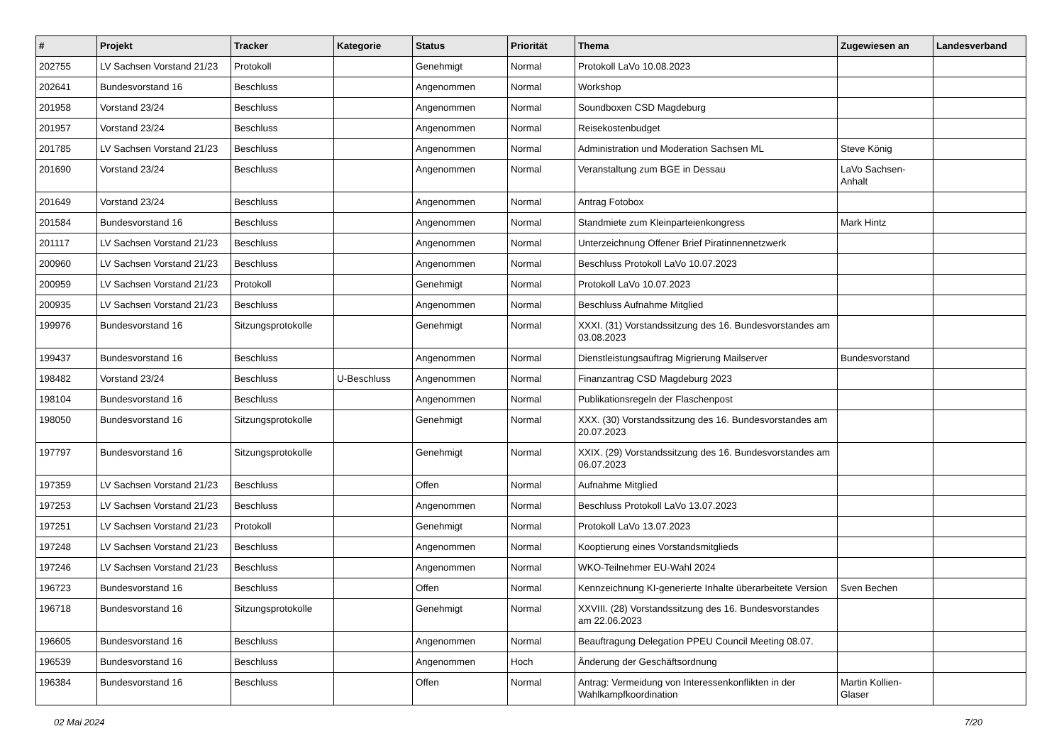| # | Projekt | Tracker | Kategorie | Status | Priorität | Thema | Zugewiesen an | Landesverband |
| --- | --- | --- | --- | --- | --- | --- | --- | --- |
| 202755 | LV Sachsen Vorstand 21/23 | Protokoll | | Genehmigt | Normal | Protokoll LaVo 10.08.2023 | | |
| 202641 | Bundesvorstand 16 | Beschluss | | Angenommen | Normal | Workshop | | |
| 201958 | Vorstand 23/24 | Beschluss | | Angenommen | Normal | Soundboxen CSD Magdeburg | | |
| 201957 | Vorstand 23/24 | Beschluss | | Angenommen | Normal | Reisekostenbudget | | |
| 201785 | LV Sachsen Vorstand 21/23 | Beschluss | | Angenommen | Normal | Administration und Moderation Sachsen ML | Steve König | |
| 201690 | Vorstand 23/24 | Beschluss | | Angenommen | Normal | Veranstaltung zum BGE in Dessau | LaVo Sachsen-Anhalt | |
| 201649 | Vorstand 23/24 | Beschluss | | Angenommen | Normal | Antrag Fotobox | | |
| 201584 | Bundesvorstand 16 | Beschluss | | Angenommen | Normal | Standmiete zum Kleinparteienkongress | Mark Hintz | |
| 201117 | LV Sachsen Vorstand 21/23 | Beschluss | | Angenommen | Normal | Unterzeichnung Offener Brief Piratinnennetzwerk | | |
| 200960 | LV Sachsen Vorstand 21/23 | Beschluss | | Angenommen | Normal | Beschluss Protokoll LaVo 10.07.2023 | | |
| 200959 | LV Sachsen Vorstand 21/23 | Protokoll | | Genehmigt | Normal | Protokoll LaVo 10.07.2023 | | |
| 200935 | LV Sachsen Vorstand 21/23 | Beschluss | | Angenommen | Normal | Beschluss Aufnahme Mitglied | | |
| 199976 | Bundesvorstand 16 | Sitzungsprotokolle | | Genehmigt | Normal | XXXI. (31) Vorstandssitzung des 16. Bundesvorstandes am 03.08.2023 | | |
| 199437 | Bundesvorstand 16 | Beschluss | | Angenommen | Normal | Dienstleistungsauftrag Migrierung Mailserver | Bundesvorstand | |
| 198482 | Vorstand 23/24 | Beschluss | U-Beschluss | Angenommen | Normal | Finanzantrag CSD Magdeburg 2023 | | |
| 198104 | Bundesvorstand 16 | Beschluss | | Angenommen | Normal | Publikationsregeln der Flaschenpost | | |
| 198050 | Bundesvorstand 16 | Sitzungsprotokolle | | Genehmigt | Normal | XXX. (30) Vorstandssitzung des 16. Bundesvorstandes am 20.07.2023 | | |
| 197797 | Bundesvorstand 16 | Sitzungsprotokolle | | Genehmigt | Normal | XXIX. (29) Vorstandssitzung des 16. Bundesvorstandes am 06.07.2023 | | |
| 197359 | LV Sachsen Vorstand 21/23 | Beschluss | | Offen | Normal | Aufnahme Mitglied | | |
| 197253 | LV Sachsen Vorstand 21/23 | Beschluss | | Angenommen | Normal | Beschluss Protokoll LaVo 13.07.2023 | | |
| 197251 | LV Sachsen Vorstand 21/23 | Protokoll | | Genehmigt | Normal | Protokoll LaVo 13.07.2023 | | |
| 197248 | LV Sachsen Vorstand 21/23 | Beschluss | | Angenommen | Normal | Kooptierung eines Vorstandsmitglieds | | |
| 197246 | LV Sachsen Vorstand 21/23 | Beschluss | | Angenommen | Normal | WKO-Teilnehmer EU-Wahl 2024 | | |
| 196723 | Bundesvorstand 16 | Beschluss | | Offen | Normal | Kennzeichnung KI-generierte Inhalte überarbeitete Version | Sven Bechen | |
| 196718 | Bundesvorstand 16 | Sitzungsprotokolle | | Genehmigt | Normal | XXVIII. (28) Vorstandssitzung des 16. Bundesvorstandes am 22.06.2023 | | |
| 196605 | Bundesvorstand 16 | Beschluss | | Angenommen | Normal | Beauftragung Delegation PPEU Council Meeting 08.07. | | |
| 196539 | Bundesvorstand 16 | Beschluss | | Angenommen | Hoch | Änderung der Geschäftsordnung | | |
| 196384 | Bundesvorstand 16 | Beschluss | | Offen | Normal | Antrag: Vermeidung von Interessenkonflikten in der Wahlkampfkoordination | Martin Kollien-Glaser | |
02 Mai 2024 7/20